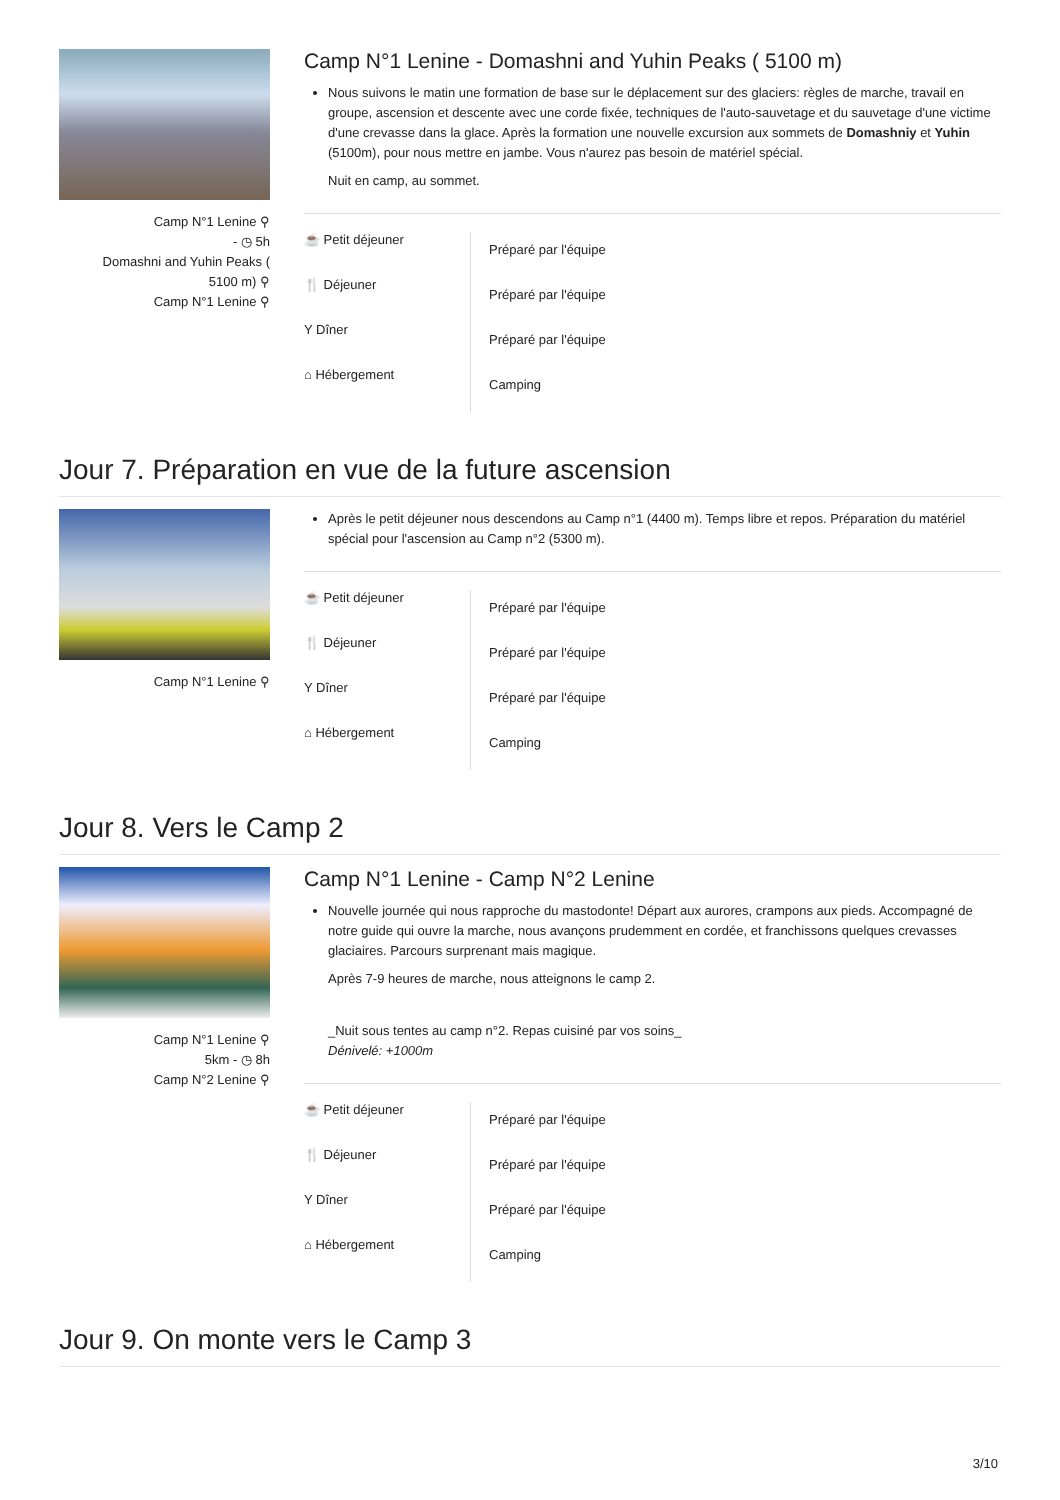Camp N°1 Lenine ⚲
- ◷ 5h
Domashni and Yuhin Peaks (
5100 m) ⚲
Camp N°1 Lenine ⚲
Camp N°1 Lenine - Domashni and Yuhin Peaks ( 5100 m)
Nous suivons le matin une formation de base sur le déplacement sur des glaciers: règles de marche, travail en groupe, ascension et descente avec une corde fixée, techniques de l'auto-sauvetage et du sauvetage d'une victime d'une crevasse dans la glace. Après la formation une nouvelle excursion aux sommets de Domashniy et Yuhin (5100m), pour nous mettre en jambe. Vous n'aurez pas besoin de matériel spécial.
Nuit en camp, au sommet.
| ☕ Petit déjeuner | Préparé par l'équipe |
| 🍴 Déjeuner | Préparé par l'équipe |
| Y Dîner | Préparé par l'équipe |
| ⌂ Hébergement | Camping |
Jour 7. Préparation en vue de la future ascension
Camp N°1 Lenine ⚲ Après le petit déjeuner nous descendons au Camp n°1 (4400 m). Temps libre et repos. Préparation du matériel spécial pour l'ascension au Camp n°2 (5300 m).
| ☕ Petit déjeuner | Préparé par l'équipe |
| 🍴 Déjeuner | Préparé par l'équipe |
| Y Dîner | Préparé par l'équipe |
| ⌂ Hébergement | Camping |
Jour 8. Vers le Camp 2
Camp N°1 Lenine ⚲
5km - ◷ 8h
Camp N°2 Lenine ⚲
Camp N°1 Lenine - Camp N°2 Lenine
Nouvelle journée qui nous rapproche du mastodonte! Départ aux aurores, crampons aux pieds. Accompagné de notre guide qui ouvre la marche, nous avançons prudemment en cordée, et franchissons quelques crevasses glaciaires. Parcours surprenant mais magique.
Après 7-9 heures de marche, nous atteignons le camp 2.
_Nuit sous tentes au camp n°2. Repas cuisiné par vos soins_
Dénivelé: +1000m
| ☕ Petit déjeuner | Préparé par l'équipe |
| 🍴 Déjeuner | Préparé par l'équipe |
| Y Dîner | Préparé par l'équipe |
| ⌂ Hébergement | Camping |
Jour 9. On monte vers le Camp 3
3/10